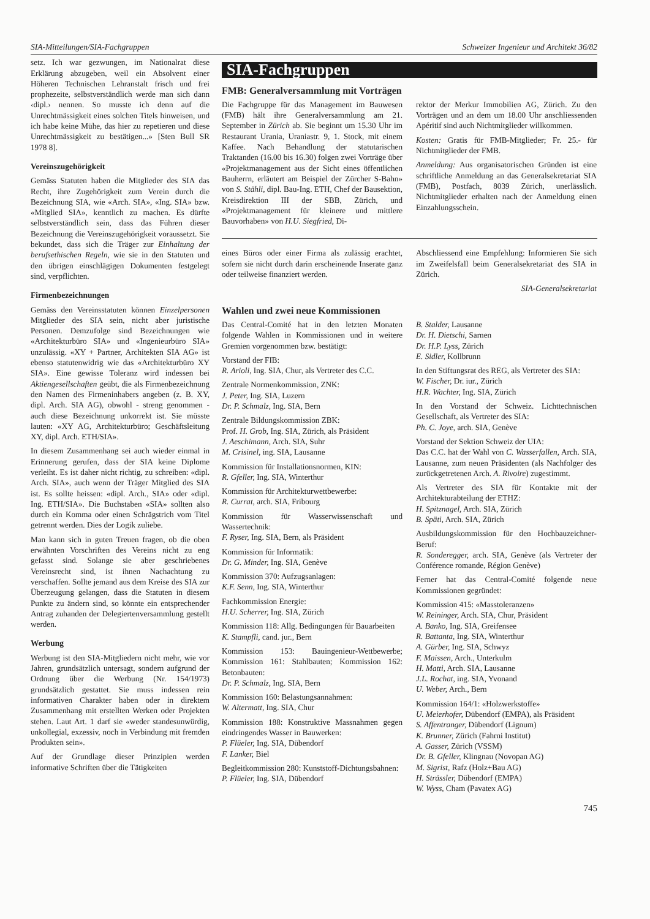SIA-Mitteilungen/SIA-Fachgruppen Schweizer Ingenieur und Architekt 36/82
setz. Ich war gezwungen, im Nationalrat diese Erklärung abzugeben, weil ein Absolvent einer Höheren Technischen Lehranstalt frisch und frei prophezeite, selbstverständlich werde man sich dann ‹dipl.› nennen. So musste ich denn auf die Unrechtmässigkeit eines solchen Titels hinweisen, und ich habe keine Mühe, das hier zu repetieren und diese Unrechtmässigkeit zu bestätigen...» [Sten Bull SR 1978 8].
Vereinszugehörigkeit
Gemäss Statuten haben die Mitglieder des SIA das Recht, ihre Zugehörigkeit zum Verein durch die Bezeichnung SIA, wie «Arch. SIA», «Ing. SIA» bzw. «Mitglied SIA», kenntlich zu machen. Es dürfte selbstverständlich sein, dass das Führen dieser Bezeichnung die Vereinszugehörigkeit voraussetzt. Sie bekundet, dass sich die Träger zur Einhaltung der berufsethischen Regeln, wie sie in den Statuten und den übrigen einschlägigen Dokumenten festgelegt sind, verpflichten.
Firmenbezeichnungen
Gemäss den Vereinsstatuten können Einzelpersonen Mitglieder des SIA sein, nicht aber juristische Personen. Demzufolge sind Bezeichnungen wie «Architekturbüro SIA» und «Ingenieurbüro SIA» unzulässig. «XY + Partner, Architekten SIA AG» ist ebenso statutenwidrig wie das «Architekturbüro XY SIA». Eine gewisse Toleranz wird indessen bei Aktiengesellschaften geübt, die als Firmenbezeichnung den Namen des Firmeninhabers angeben (z. B. XY, dipl. Arch. SIA AG), obwohl - streng genommen - auch diese Bezeichnung unkorrekt ist. Sie müsste lauten: «XY AG, Architekturbüro; Geschäftsleitung XY, dipl. Arch. ETH/SIA».
In diesem Zusammenhang sei auch wieder einmal in Erinnerung gerufen, dass der SIA keine Diplome verleiht. Es ist daher nicht richtig, zu schreiben: «dipl. Arch. SIA», auch wenn der Träger Mitglied des SIA ist. Es sollte heissen: «dipl. Arch., SIA» oder «dipl. Ing. ETH/SIA». Die Buchstaben «SIA» sollten also durch ein Komma oder einen Schrägstrich vom Titel getrennt werden. Dies der Logik zuliebe.
Man kann sich in guten Treuen fragen, ob die oben erwähnten Vorschriften des Vereins nicht zu eng gefasst sind. Solange sie aber geschriebenes Vereinsrecht sind, ist ihnen Nachachtung zu verschaffen. Sollte jemand aus dem Kreise des SIA zur Überzeugung gelangen, dass die Statuten in diesem Punkte zu ändern sind, so könnte ein entsprechender Antrag zuhanden der Delegiertenversammlung gestellt werden.
Werbung
Werbung ist den SIA-Mitgliedern nicht mehr, wie vor Jahren, grundsätzlich untersagt, sondern aufgrund der Ordnung über die Werbung (Nr. 154/1973) grundsätzlich gestattet. Sie muss indessen rein informativen Charakter haben oder in direktem Zusammenhang mit erstellten Werken oder Projekten stehen. Laut Art. 1 darf sie «weder standesunwürdig, unkollegial, exzessiv, noch in Verbindung mit fremden Produkten sein».
Auf der Grundlage dieser Prinzipien werden informative Schriften über die Tätigkeiten
SIA-Fachgruppen
FMB: Generalversammlung mit Vorträgen
Die Fachgruppe für das Management im Bauwesen (FMB) hält ihre Generalversammlung am 21. September in Zürich ab. Sie beginnt um 15.30 Uhr im Restaurant Urania, Uraniastr. 9, 1. Stock, mit einem Kaffee. Nach Behandlung der statutarischen Traktanden (16.00 bis 16.30) folgen zwei Vorträge über «Projektmanagement aus der Sicht eines öffentlichen Bauherrn, erläutert am Beispiel der Zürcher S-Bahn» von S. Stähli, dipl. Bau-Ing. ETH, Chef der Bausektion, Kreisdirektion III der SBB, Zürich, und «Projektmanagement für kleinere und mittlere Bauvorhaben» von H.U. Siegfried, Di-
rektor der Merkur Immobilien AG, Zürich. Zu den Vorträgen und an dem um 18.00 Uhr anschliessenden Apéritif sind auch Nichtmitglieder willkommen.
Kosten: Gratis für FMB-Mitglieder; Fr. 25.- für Nichtmitglieder der FMB.
Anmeldung: Aus organisatorischen Gründen ist eine schriftliche Anmeldung an das Generalsekretariat SIA (FMB), Postfach, 8039 Zürich, unerlässlich. Nichtmitglieder erhalten nach der Anmeldung einen Einzahlungsschein.
eines Büros oder einer Firma als zulässig erachtet, sofern sie nicht durch darin erscheinende Inserate ganz oder teilweise finanziert werden.
Abschliessend eine Empfehlung: Informieren Sie sich im Zweifelsfall beim Generalsekretariat des SIA in Zürich.
SIA-Generalsekretariat
Wahlen und zwei neue Kommissionen
Das Central-Comité hat in den letzten Monaten folgende Wahlen in Kommissionen und in weitere Gremien vorgenommen bzw. bestätigt:
Vorstand der FIB:
R. Arioli, Ing. SIA, Chur, als Vertreter des C.C.
Zentrale Normenkommission, ZNK:
J. Peter, Ing. SIA, Luzern
Dr. P. Schmalz, Ing. SIA, Bern
Zentrale Bildungskommission ZBK:
Prof. H. Grob, Ing. SIA, Zürich, als Präsident
J. Aeschimann, Arch. SIA, Suhr
M. Crisinel, ing. SIA, Lausanne
Kommission für Installationsnormen, KIN:
R. Gfeller, Ing. SIA, Winterthur
Kommission für Architekturwettbewerbe:
R. Currat, arch. SIA, Fribourg
Kommission für Wasserwissenschaft und Wassertechnik:
F. Ryser, Ing. SIA, Bern, als Präsident
Kommission für Informatik:
Dr. G. Minder, Ing. SIA, Genève
Kommission 370: Aufzugsanlagen:
K.F. Senn, Ing. SIA, Winterthur
Fachkommission Energie:
H.U. Scherrer, Ing. SIA, Zürich
Kommission 118: Allg. Bedingungen für Bauarbeiten
K. Stampfli, cand. jur., Bern
Kommission 153: Bauingenieur-Wettbewerbe; Kommission 161: Stahlbauten; Kommission 162: Betonbauten:
Dr. P. Schmalz, Ing. SIA, Bern
Kommission 160: Belastungsannahmen:
W. Altermatt, Ing. SIA, Chur
Kommission 188: Konstruktive Massnahmen gegen eindringendes Wasser in Bauwerken:
P. Flüeler, Ing. SIA, Dübendorf
F. Lanker, Biel
Begleitkommission 280: Kunststoff-Dichtungsbahnen:
P. Flüeler, Ing. SIA, Dübendorf
B. Stalder, Lausanne
Dr. H. Dietschi, Sarnen
Dr. H.P. Lyss, Zürich
E. Sidler, Kollbrunn
In den Stiftungsrat des REG, als Vertreter des SIA:
W. Fischer, Dr. iur., Zürich
H.R. Wachter, Ing. SIA, Zürich
In den Vorstand der Schweiz. Lichttechnischen Gesellschaft, als Vertreter des SIA:
Ph. C. Joye, arch. SIA, Genève
Vorstand der Sektion Schweiz der UIA:
Das C.C. hat der Wahl von C. Wasserfallen, Arch. SIA, Lausanne, zum neuen Präsidenten (als Nachfolger des zurückgetretenen Arch. A. Rivoire) zugestimmt.
Als Vertreter des SIA für Kontakte mit der Architekturabteilung der ETHZ:
H. Spitznagel, Arch. SIA, Zürich
B. Späti, Arch. SIA, Zürich
Ausbildungskommission für den Hochbauzeichner-Beruf:
R. Sonderegger, arch. SIA, Genève (als Vertreter der Conférence romande, Région Genève)
Ferner hat das Central-Comité folgende neue Kommissionen gegründet:
Kommission 415: «Masstoleranzen»
W. Reininger, Arch. SIA, Chur, Präsident
A. Banko, Ing. SIA, Greifensee
R. Battanta, Ing. SIA, Winterthur
A. Gürber, Ing. SIA, Schwyz
F. Maissen, Arch., Unterkulm
H. Matti, Arch. SIA, Lausanne
J.L. Rochat, ing. SIA, Yvonand
U. Weber, Arch., Bern
Kommission 164/1: «Holzwerkstoffe»
U. Meierhofer, Dübendorf (EMPA), als Präsident
S. Affentranger, Dübendorf (Lignum)
K. Brunner, Zürich (Fahrni Institut)
A. Gasser, Zürich (VSSM)
Dr. B. Gfeller, Klingnau (Novopan AG)
M. Sigrist, Rafz (Holz+Bau AG)
H. Strässler, Dübendorf (EMPA)
W. Wyss, Cham (Pavatex AG)
745